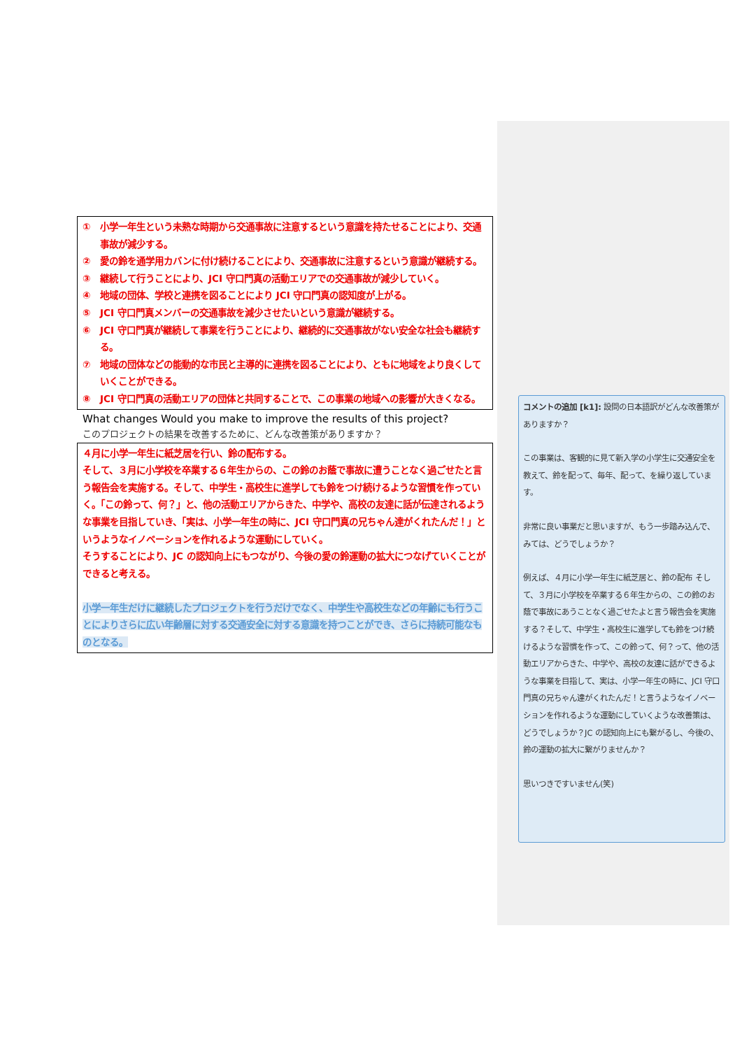① 小学一年生という未熟な時期から交通事故に注意するという意識を持たせることにより、交通事故が減少する。
② 愛の鈴を通学用カバンに付け続けることにより、交通事故に注意するという意識が継続する。
③ 継続して行うことにより、JCI 守口門真の活動エリアでの交通事故が減少していく。
④ 地域の団体、学校と連携を図ることにより JCI 守口門真の認知度が上がる。
⑤ JCI 守口門真メンバーの交通事故を減少させたいという意識が継続する。
⑥ JCI 守口門真が継続して事業を行うことにより、継続的に交通事故がない安全な社会も継続する。
⑦ 地域の団体などの能動的な市民と主導的に連携を図ることにより、ともに地域をより良くしていくことができる。
⑧ JCI 守口門真の活動エリアの団体と共同することで、この事業の地域への影響が大きくなる。
What changes Would you make to improve the results of this project?
このプロジェクトの結果を改善するために、どんな改善策がありますか？
４月に小学一年生に紙芝居を行い、鈴の配布する。
そして、３月に小学校を卒業する６年生からの、この鈴のお蔭で事故に遭うことなく過ごせたと言う報告会を実施する。そして、中学生・高校生に進学しても鈴をつけ続けるような習慣を作っていく。「この鈴って、何？」と、他の活動エリアからきた、中学や、高校の友達に話が伝達されるような事業を目指していき、「実は、小学一年生の時に、JCI 守口門真の兄ちゃん達がくれたんだ！」というようなイノベーションを作れるような運動にしていく。
そうすることにより、JC の認知向上にもつながり、今後の愛の鈴運動の拡大につなげていくことができると考える。
小学一年生だけに継続したプロジェクトを行うだけでなく、中学生や高校生などの年齢にも行うことによりさらに広い年齢層に対する交通安全に対する意識を持つことができ、さらに持続可能なものとなる。
コメントの追加 [k1]: 設問の日本語訳がどんな改善策がありますか？
この事業は、客観的に見て新入学の小学生に交通安全を教えて、鈴を配って、毎年、配って、を繰り返しています。
非常に良い事業だと思いますが、もう一歩踏み込んで、みては、どうでしょうか？
例えば、４月に小学一年生に紙芝居と、鈴の配布 そして、３月に小学校を卒業する６年生からの、この鈴のお蔭で事故にあうことなく過ごせたよと言う報告会を実施する？そして、中学生・高校生に進学しても鈴をつけ続けるような習慣を作って、この鈴って、何？って、他の活動エリアからきた、中学や、高校の友達に話ができるような事業を目指して、実は、小学一年生の時に、JCI 守口門真の兄ちゃん達がくれたんだ！と言うようなイノベーションを作れるような運動にしていくような改善策は、どうでしょうか？JC の認知向上にも繋がるし、今後の、鈴の運動の拡大に繋がりませんか？
思いつきですいません(笑)